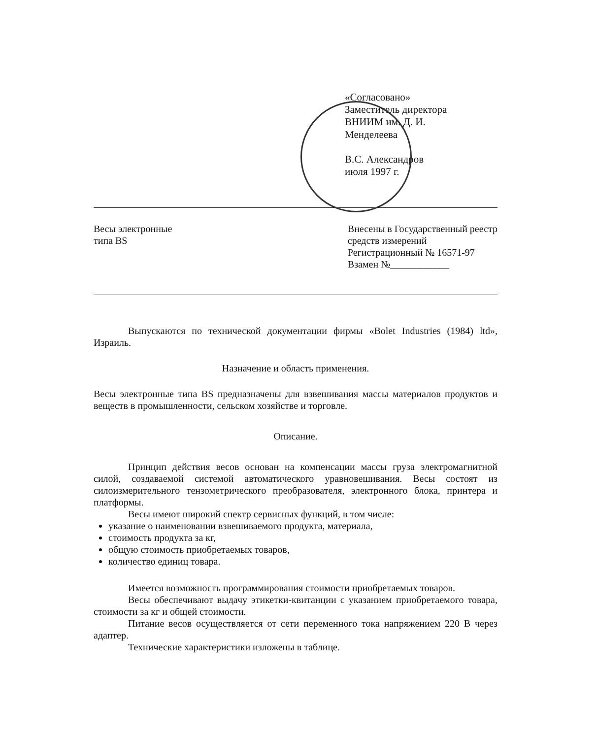«Согласовано»
Заместитель директора
ВНИИМ им. Д. И.
Менделеева
В.С. Александров
июля 1997 г.
Весы электронные
типа BS
Внесены в Государственный реестр
средств измерений
Регистрационный № 16571-97
Взамен №____________
Выпускаются по технической документации фирмы «Bolet Industries (1984) ltd», Израиль.
Назначение и область применения.
Весы электронные типа BS предназначены для взвешивания массы материалов продуктов и веществ в промышленности, сельском хозяйстве и торговле.
Описание.
Принцип действия весов основан на компенсации массы груза электромагнитной силой, создаваемой системой автоматического уравновешивания. Весы состоят из силоизмерительного тензометрического преобразователя, электронного блока, принтера и платформы.
Весы имеют широкий спектр сервисных функций, в том числе:
указание о наименовании взвешиваемого продукта, материала,
стоимость продукта за кг,
общую стоимость приобретаемых товаров,
количество единиц товара.
Имеется возможность программирования стоимости приобретаемых товаров.
Весы обеспечивают выдачу этикетки-квитанции с указанием приобретаемого товара, стоимости за кг и общей стоимости.
Питание весов осуществляется от сети переменного тока напряжением 220 В через адаптер.
Технические характеристики изложены в таблице.